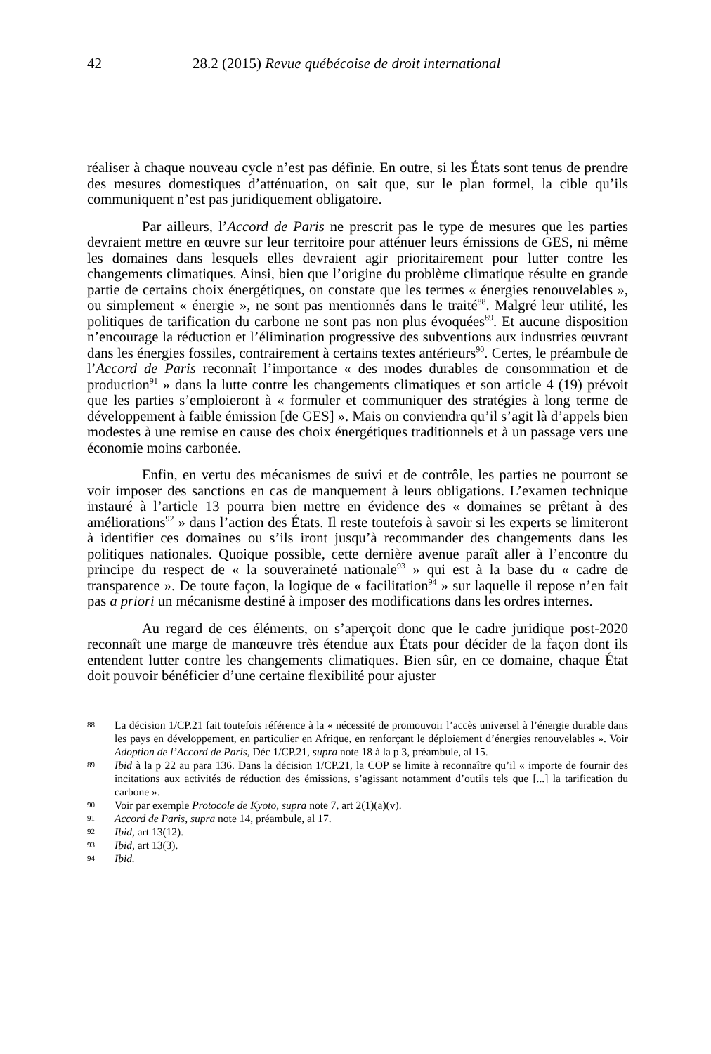42 28.2 (2015) Revue québécoise de droit international
réaliser à chaque nouveau cycle n’est pas définie. En outre, si les États sont tenus de prendre des mesures domestiques d’atténuation, on sait que, sur le plan formel, la cible qu’ils communiquent n’est pas juridiquement obligatoire.
Par ailleurs, l’Accord de Paris ne prescrit pas le type de mesures que les parties devraient mettre en œuvre sur leur territoire pour atténuer leurs émissions de GES, ni même les domaines dans lesquels elles devraient agir prioritairement pour lutter contre les changements climatiques. Ainsi, bien que l’origine du problème climatique résulte en grande partie de certains choix énergétiques, on constate que les termes « énergies renouvelables », ou simplement « énergie », ne sont pas mentionnés dans le traité<sup>88</sup>. Malgré leur utilité, les politiques de tarification du carbone ne sont pas non plus évoquées<sup>89</sup>. Et aucune disposition n’encourage la réduction et l’élimination progressive des subventions aux industries œuvrant dans les énergies fossiles, contrairement à certains textes antérieurs<sup>90</sup>. Certes, le préambule de l’Accord de Paris reconnaît l’importance « des modes durables de consommation et de production<sup>91</sup> » dans la lutte contre les changements climatiques et son article 4 (19) prévoit que les parties s’emploieront à « formuler et communiquer des stratégies à long terme de développement à faible émission [de GES] ». Mais on conviendra qu’il s’agit là d’appels bien modestes à une remise en cause des choix énergétiques traditionnels et à un passage vers une économie moins carbonée.
Enfin, en vertu des mécanismes de suivi et de contrôle, les parties ne pourront se voir imposer des sanctions en cas de manquement à leurs obligations. L’examen technique instauré à l’article 13 pourra bien mettre en évidence des « domaines se prêtant à des améliorations<sup>92</sup> » dans l’action des États. Il reste toutefois à savoir si les experts se limiteront à identifier ces domaines ou s’ils iront jusqu’à recommander des changements dans les politiques nationales. Quoique possible, cette dernière avenue paraît aller à l’encontre du principe du respect de « la souveraineté nationale<sup>93</sup> » qui est à la base du « cadre de transparence ». De toute façon, la logique de « facilitation<sup>94</sup> » sur laquelle il repose n’en fait pas a priori un mécanisme destiné à imposer des modifications dans les ordres internes.
Au regard de ces éléments, on s’aperçoit donc que le cadre juridique post-2020 reconnaît une marge de manœuvre très étendue aux États pour décider de la façon dont ils entendent lutter contre les changements climatiques. Bien sûr, en ce domaine, chaque État doit pouvoir bénéficier d’une certaine flexibilité pour ajuster
88 La décision 1/CP.21 fait toutefois référence à la « nécessité de promouvoir l’accès universel à l’énergie durable dans les pays en développement, en particulier en Afrique, en renforçant le déploiement d’énergies renouvelables ». Voir Adoption de l’Accord de Paris, Déc 1/CP.21, supra note 18 à la p 3, préambule, al 15.
89 Ibid à la p 22 au para 136. Dans la décision 1/CP.21, la COP se limite à reconnaître qu’il « importe de fournir des incitations aux activités de réduction des émissions, s’agissant notamment d’outils tels que [...] la tarification du carbone ».
90 Voir par exemple Protocole de Kyoto, supra note 7, art 2(1)(a)(v).
91 Accord de Paris, supra note 14, préambule, al 17.
92 Ibid, art 13(12).
93 Ibid, art 13(3).
94 Ibid.